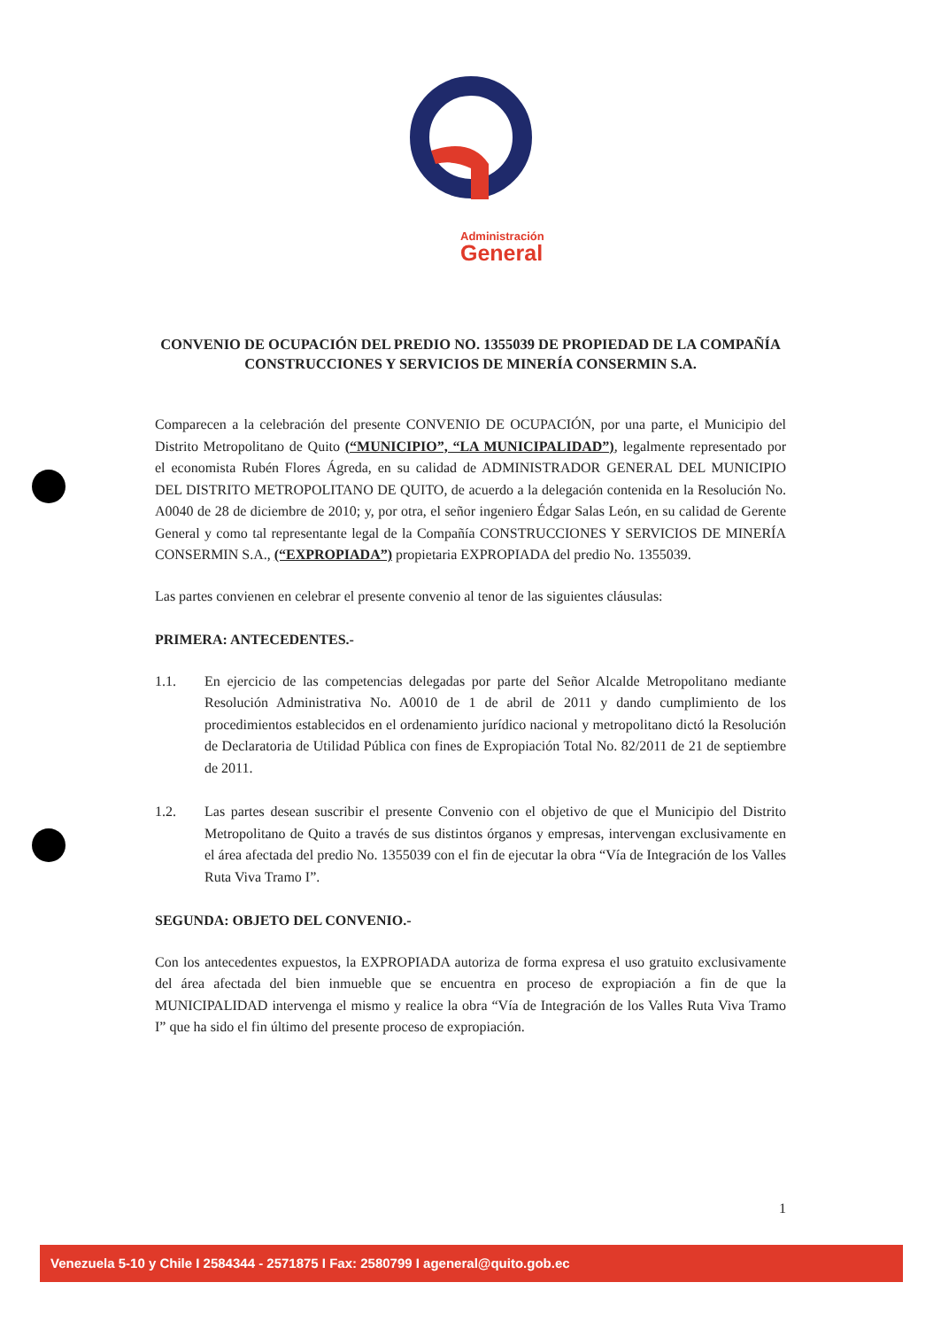Administración
General
CONVENIO DE OCUPACIÓN DEL PREDIO NO. 1355039 DE PROPIEDAD DE LA COMPAÑÍA CONSTRUCCIONES Y SERVICIOS DE MINERÍA CONSERMIN S.A.
Comparecen a la celebración del presente CONVENIO DE OCUPACIÓN, por una parte, el Municipio del Distrito Metropolitano de Quito (“MUNICIPIO”, “LA MUNICIPALIDAD”), legalmente representado por el economista Rubén Flores Ágreda, en su calidad de ADMINISTRADOR GENERAL DEL MUNICIPIO DEL DISTRITO METROPOLITANO DE QUITO, de acuerdo a la delegación contenida en la Resolución No. A0040 de 28 de diciembre de 2010; y, por otra, el señor ingeniero Édgar Salas León, en su calidad de Gerente General y como tal representante legal de la Compañía CONSTRUCCIONES Y SERVICIOS DE MINERÍA CONSERMIN S.A., (“EXPROPIADA”) propietaria EXPROPIADA del predio No. 1355039.
Las partes convienen en celebrar el presente convenio al tenor de las siguientes cláusulas:
PRIMERA: ANTECEDENTES.-
1.1. En ejercicio de las competencias delegadas por parte del Señor Alcalde Metropolitano mediante Resolución Administrativa No. A0010 de 1 de abril de 2011 y dando cumplimiento de los procedimientos establecidos en el ordenamiento jurídico nacional y metropolitano dictó la Resolución de Declaratoria de Utilidad Pública con fines de Expropiación Total No. 82/2011 de 21 de septiembre de 2011.
1.2. Las partes desean suscribir el presente Convenio con el objetivo de que el Municipio del Distrito Metropolitano de Quito a través de sus distintos órganos y empresas, intervengan exclusivamente en el área afectada del predio No. 1355039 con el fin de ejecutar la obra “Vía de Integración de los Valles Ruta Viva Tramo I”.
SEGUNDA: OBJETO DEL CONVENIO.-
Con los antecedentes expuestos, la EXPROPIADA autoriza de forma expresa el uso gratuito exclusivamente del área afectada del bien inmueble que se encuentra en proceso de expropiación a fin de que la MUNICIPALIDAD intervenga el mismo y realice la obra “Vía de Integración de los Valles Ruta Viva Tramo I” que ha sido el fin último del presente proceso de expropiación.
1
Venezuela 5-10 y Chile I 2584344 - 2571875 I Fax: 2580799 I ageneral@quito.gob.ec